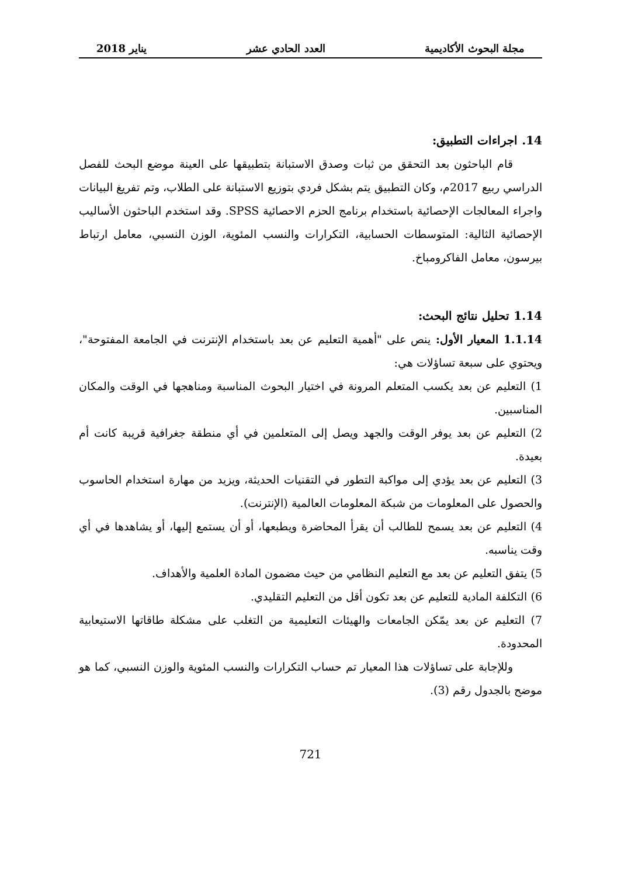مجلة البحوث الأكاديمية العدد الحادي عشر يناير 2018
14. اجراءات التطبيق:
قام الباحثون بعد التحقق من ثبات وصدق الاستبانة بتطبيقها على العينة موضع البحث للفصل الدراسي ربيع 2017م، وكان التطبيق يتم بشكل فردي بتوزيع الاستبانة على الطلاب، وتم تفريغ البيانات واجراء المعالجات الإحصائية باستخدام برنامج الحزم الاحصائية SPSS. وقد استخدم الباحثون الأساليب الإحصائية الثالية: المتوسطات الحسابية، التكرارات والنسب المئوية، الوزن النسبي، معامل ارتباط بيرسون، معامل الفاكرومباخ.
1.14 تحليل نتائج البحث:
1.1.14 المعيار الأول: ينص على "أهمية التعليم عن بعد باستخدام الإنترنت في الجامعة المفتوحة"، ويحتوي على سبعة تساؤلات هي:
1) التعليم عن بعد يكسب المتعلم المرونة في اختيار البحوث المناسبة ومناهجها في الوقت والمكان المناسبين.
2) التعليم عن بعد يوفر الوقت والجهد ويصل إلى المتعلمين في أي منطقة جغرافية قريبة كانت أم بعيدة.
3) التعليم عن بعد يؤدي إلى مواكبة التطور في التقنيات الحديثة، ويزيد من مهارة استخدام الحاسوب والحصول على المعلومات من شبكة المعلومات العالمية (الإنترنت).
4) التعليم عن بعد يسمح للطالب أن يقرأ المحاضرة ويطبعها، أو أن يستمع إليها، أو يشاهدها في أي وقت يناسبه.
5) يتفق التعليم عن بعد مع التعليم النظامي من حيث مضمون المادة العلمية والأهداف.
6) التكلفة المادية للتعليم عن بعد تكون أقل من التعليم التقليدي.
7) التعليم عن بعد يمّكن الجامعات والهيئات التعليمية من التغلب على مشكلة طاقاتها الاستيعابية المحدودة.
وللإجابة على تساؤلات هذا المعيار تم حساب التكرارات والنسب المئوية والوزن النسبي، كما هو موضح بالجدول رقم (3).
721